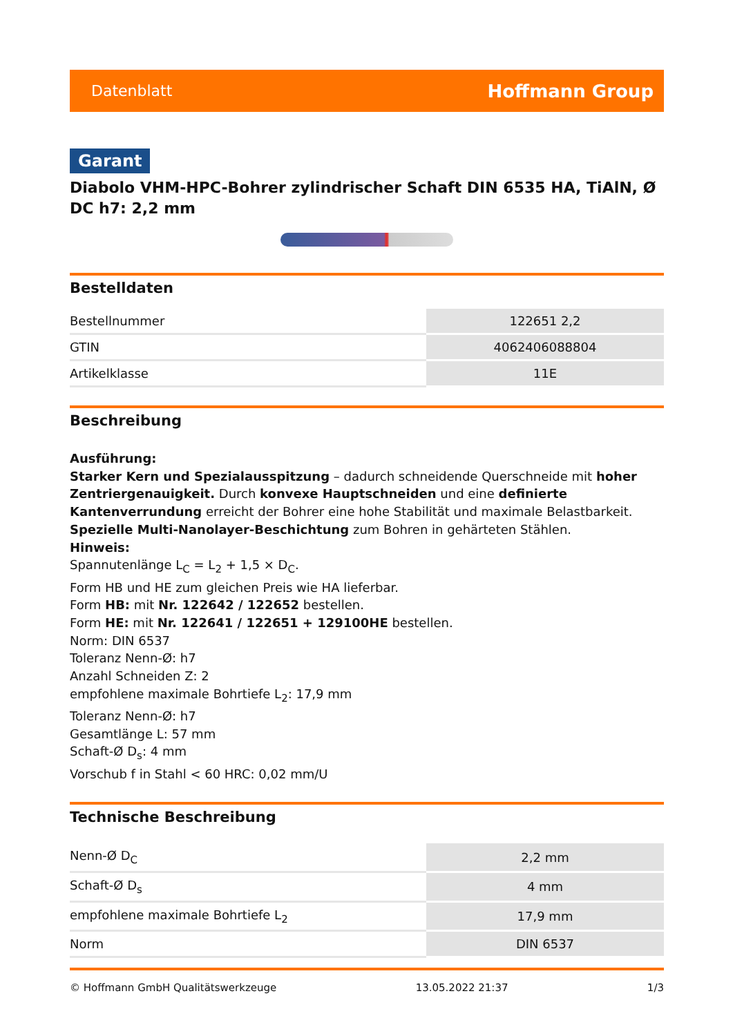Datenblatt Hoffmann Group
Garant
Diabolo VHM-HPC-Bohrer zylindrischer Schaft DIN 6535 HA, TiAlN, Ø DC h7: 2,2 mm
Bestelldaten
| Bestellnummer | 122651 2,2 |
| GTIN | 4062406088804 |
| Artikelklasse | 11E |
Beschreibung
Ausführung:
Starker Kern und Spezialausspitzung – dadurch schneidende Querschneide mit hoher Zentriergenauigkeit. Durch konvexe Hauptschneiden und eine definierte Kantenverrundung erreicht der Bohrer eine hohe Stabilität und maximale Belastbarkeit. Spezielle Multi-Nanolayer-Beschichtung zum Bohren in gehärteten Stählen.
Hinweis:
Spannutenlänge L<sub>C</sub> = L<sub>2</sub> + 1,5 × D<sub>C</sub>.
Form HB und HE zum gleichen Preis wie HA lieferbar.
Form HB: mit Nr. 122642 / 122652 bestellen.
Form HE: mit Nr. 122641 / 122651 + 129100HE bestellen.
Norm: DIN 6537
Toleranz Nenn-Ø: h7
Anzahl Schneiden Z: 2
empfohlene maximale Bohrtiefe L<sub>2</sub>: 17,9 mm
Toleranz Nenn-Ø: h7
Gesamtlänge L: 57 mm
Schaft-Ø D<sub>s</sub>: 4 mm
Vorschub f in Stahl < 60 HRC: 0,02 mm/U
Technische Beschreibung
| Nenn-Ø D<sub>C</sub> | 2,2 mm |
| Schaft-Ø D<sub>s</sub> | 4 mm |
| empfohlene maximale Bohrtiefe L<sub>2</sub> | 17,9 mm |
| Norm | DIN 6537 |
© Hoffmann GmbH Qualitätswerkzeuge 13.05.2022 21:37 1/3